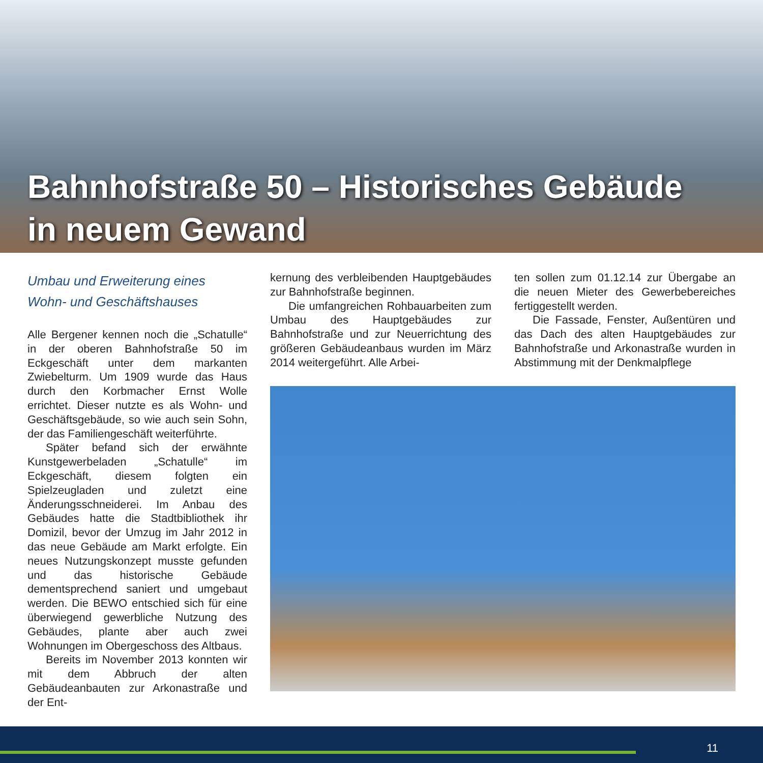Bahnhofstraße 50 – Historisches Gebäude
in neuem Gewand
Umbau und Erweiterung eines
Wohn- und Geschäftshauses
Alle Bergener kennen noch die „Schatulle“ in der oberen Bahnhofstraße 50 im Eckgeschäft unter dem markanten Zwiebelturm. Um 1909 wurde das Haus durch den Korbmacher Ernst Wolle errichtet. Dieser nutzte es als Wohn- und Geschäftsgebäude, so wie auch sein Sohn, der das Familiengeschäft weiterführte.
Später befand sich der erwähnte Kunstgewerbeladen „Schatulle“ im Eckgeschäft, diesem folgten ein Spielzeugladen und zuletzt eine Änderungsschneiderei. Im Anbau des Gebäudes hatte die Stadtbibliothek ihr Domizil, bevor der Umzug im Jahr 2012 in das neue Gebäude am Markt erfolgte. Ein neues Nutzungskonzept musste gefunden und das historische Gebäude dementsprechend saniert und umgebaut werden. Die BEWO entschied sich für eine überwiegend gewerbliche Nutzung des Gebäudes, plante aber auch zwei Wohnungen im Obergeschoss des Altbaus.
Bereits im November 2013 konnten wir mit dem Abbruch der alten Gebäudeanbauten zur Arkonastraße und der Ent-
kernung des verbleibenden Hauptgebäudes zur Bahnhofstraße beginnen.
Die umfangreichen Rohbauarbeiten zum Umbau des Hauptgebäudes zur Bahnhofstraße und zur Neuerrichtung des größeren Gebäudeanbaus wurden im März 2014 weitergeführt. Alle Arbei-
ten sollen zum 01.12.14 zur Übergabe an die neuen Mieter des Gewerbebereiches fertiggestellt werden.
Die Fassade, Fenster, Außentüren und das Dach des alten Hauptgebäudes zur Bahnhofstraße und Arkonastraße wurden in Abstimmung mit der Denkmalpflege
11